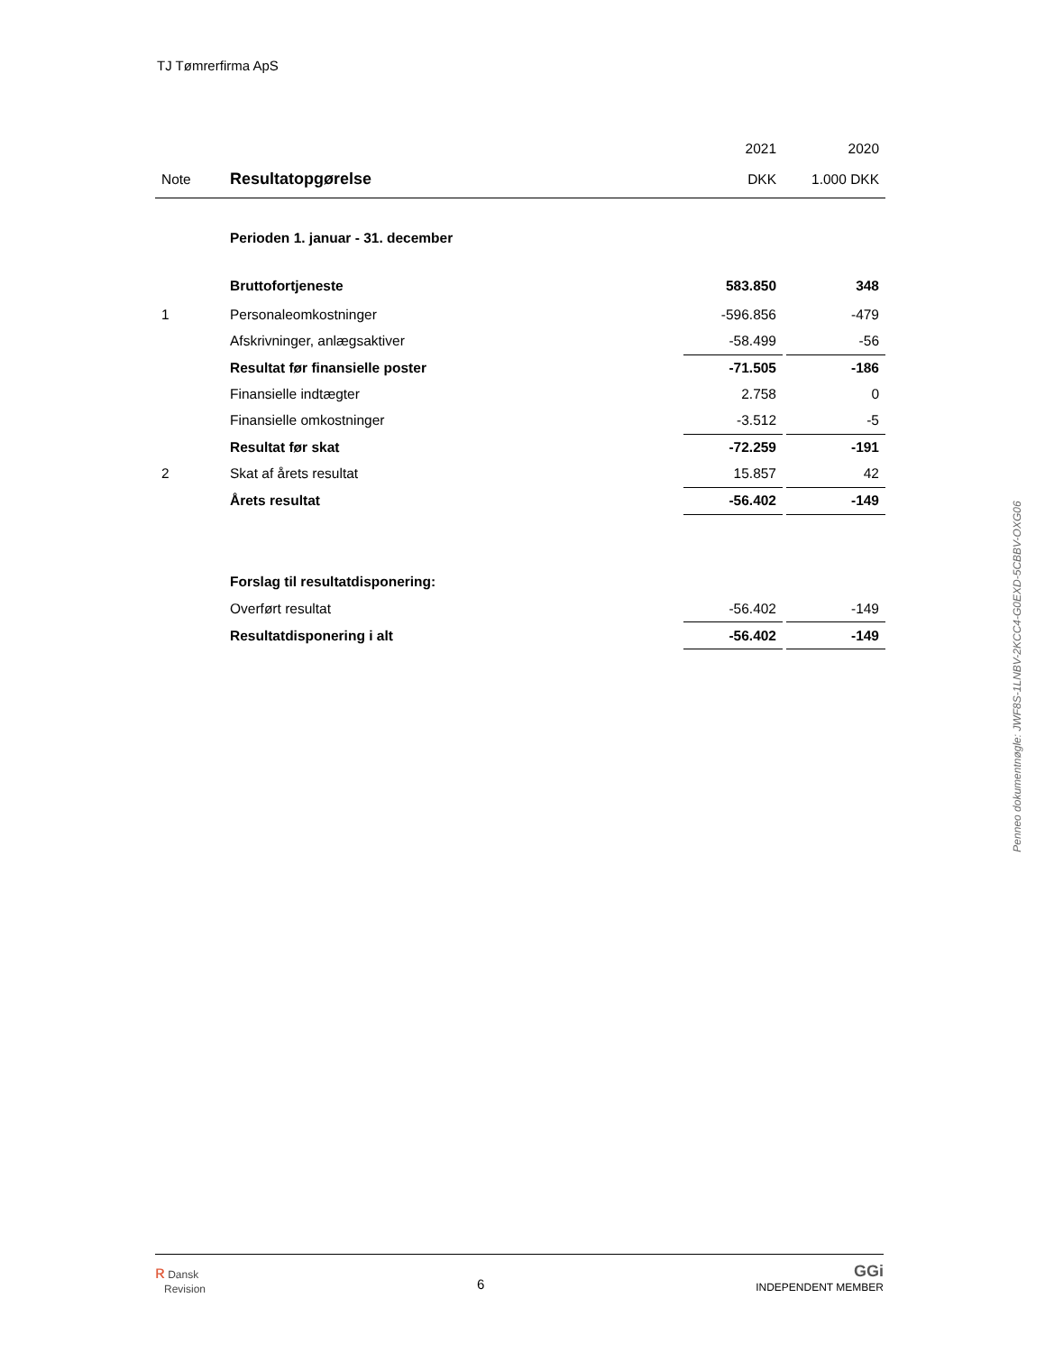TJ Tømrerfirma ApS
| | | 2021 | | 2020 |
| Note | Resultatopgørelse | DKK | | 1.000 DKK |
| | Perioden 1. januar - 31. december | | | |
| | Bruttofortjeneste | 583.850 | | 348 |
| 1 | Personaleomkostninger | -596.856 | | -479 |
| | Afskrivninger, anlægsaktiver | -58.499 | | -56 |
| | Resultat før finansielle poster | -71.505 | | -186 |
| | Finansielle indtægter | 2.758 | | 0 |
| | Finansielle omkostninger | -3.512 | | -5 |
| | Resultat før skat | -72.259 | | -191 |
| 2 | Skat af årets resultat | 15.857 | | 42 |
| | Årets resultat | -56.402 | | -149 |
| | Forslag til resultatdisponering: | | | |
| | Overført resultat | -56.402 | | -149 |
| | Resultatdisponering i alt | -56.402 | | -149 |
Penneo dokumentnøgle: JWF8S-1LNBV-2KCC4-G0EXD-5CBBV-OXG06
ʀ Dansk
Revision
6
GGi
INDEPENDENT MEMBER